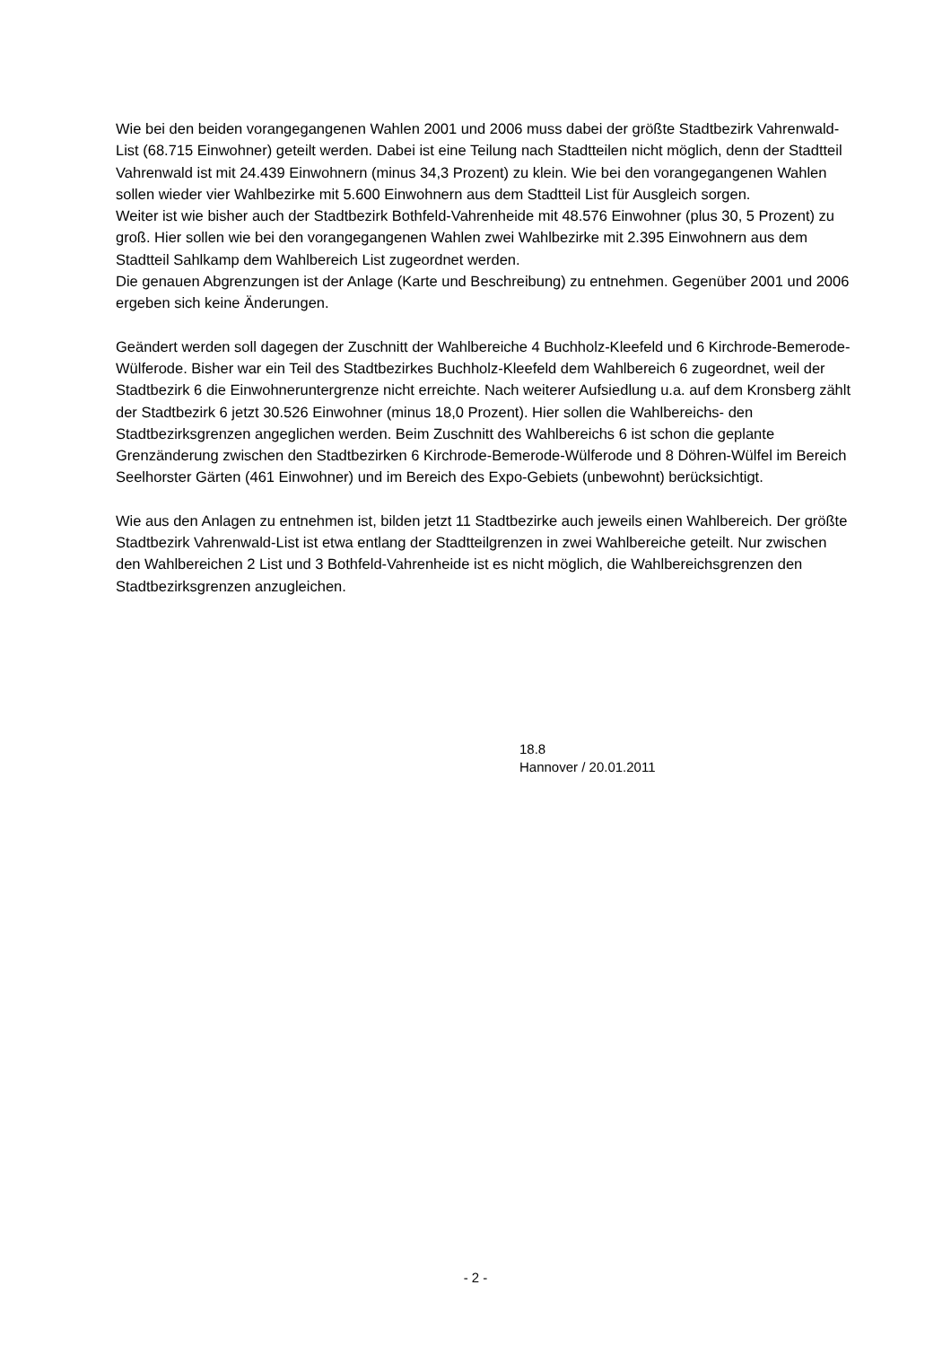Wie bei den beiden vorangegangenen Wahlen 2001 und 2006 muss dabei der größte Stadtbezirk Vahrenwald-List (68.715 Einwohner) geteilt werden. Dabei ist eine Teilung nach Stadtteilen nicht möglich, denn der Stadtteil Vahrenwald ist mit 24.439 Einwohnern (minus 34,3 Prozent) zu klein. Wie bei den vorangegangenen Wahlen sollen wieder vier Wahlbezirke mit 5.600 Einwohnern aus dem Stadtteil List für Ausgleich sorgen.
Weiter ist wie bisher auch der Stadtbezirk Bothfeld-Vahrenheide mit 48.576 Einwohner (plus 30, 5 Prozent) zu groß. Hier sollen wie bei den vorangegangenen Wahlen zwei Wahlbezirke mit 2.395 Einwohnern aus dem Stadtteil Sahlkamp dem Wahlbereich List zugeordnet werden.
Die genauen Abgrenzungen ist der Anlage (Karte und Beschreibung) zu entnehmen. Gegenüber 2001 und 2006 ergeben sich keine Änderungen.
Geändert werden soll dagegen der Zuschnitt der Wahlbereiche 4 Buchholz-Kleefeld und 6 Kirchrode-Bemerode-Wülferode. Bisher war ein Teil des Stadtbezirkes Buchholz-Kleefeld dem Wahlbereich 6 zugeordnet, weil der Stadtbezirk 6 die Einwohneruntergrenze nicht erreichte. Nach weiterer Aufsiedlung u.a. auf dem Kronsberg zählt der Stadtbezirk 6 jetzt 30.526 Einwohner (minus 18,0 Prozent). Hier sollen die Wahlbereichs- den Stadtbezirksgrenzen angeglichen werden. Beim Zuschnitt des Wahlbereichs 6 ist schon die geplante Grenzänderung zwischen den Stadtbezirken 6 Kirchrode-Bemerode-Wülferode und 8 Döhren-Wülfel im Bereich Seelhorster Gärten (461 Einwohner) und im Bereich des Expo-Gebiets (unbewohnt) berücksichtigt.
Wie aus den Anlagen zu entnehmen ist, bilden jetzt 11 Stadtbezirke auch jeweils einen Wahlbereich. Der größte Stadtbezirk Vahrenwald-List ist etwa entlang der Stadtteilgrenzen in zwei Wahlbereiche geteilt. Nur zwischen den Wahlbereichen 2 List und 3 Bothfeld-Vahrenheide ist es nicht möglich, die Wahlbereichsgrenzen den Stadtbezirksgrenzen anzugleichen.
18.8
Hannover / 20.01.2011
- 2 -